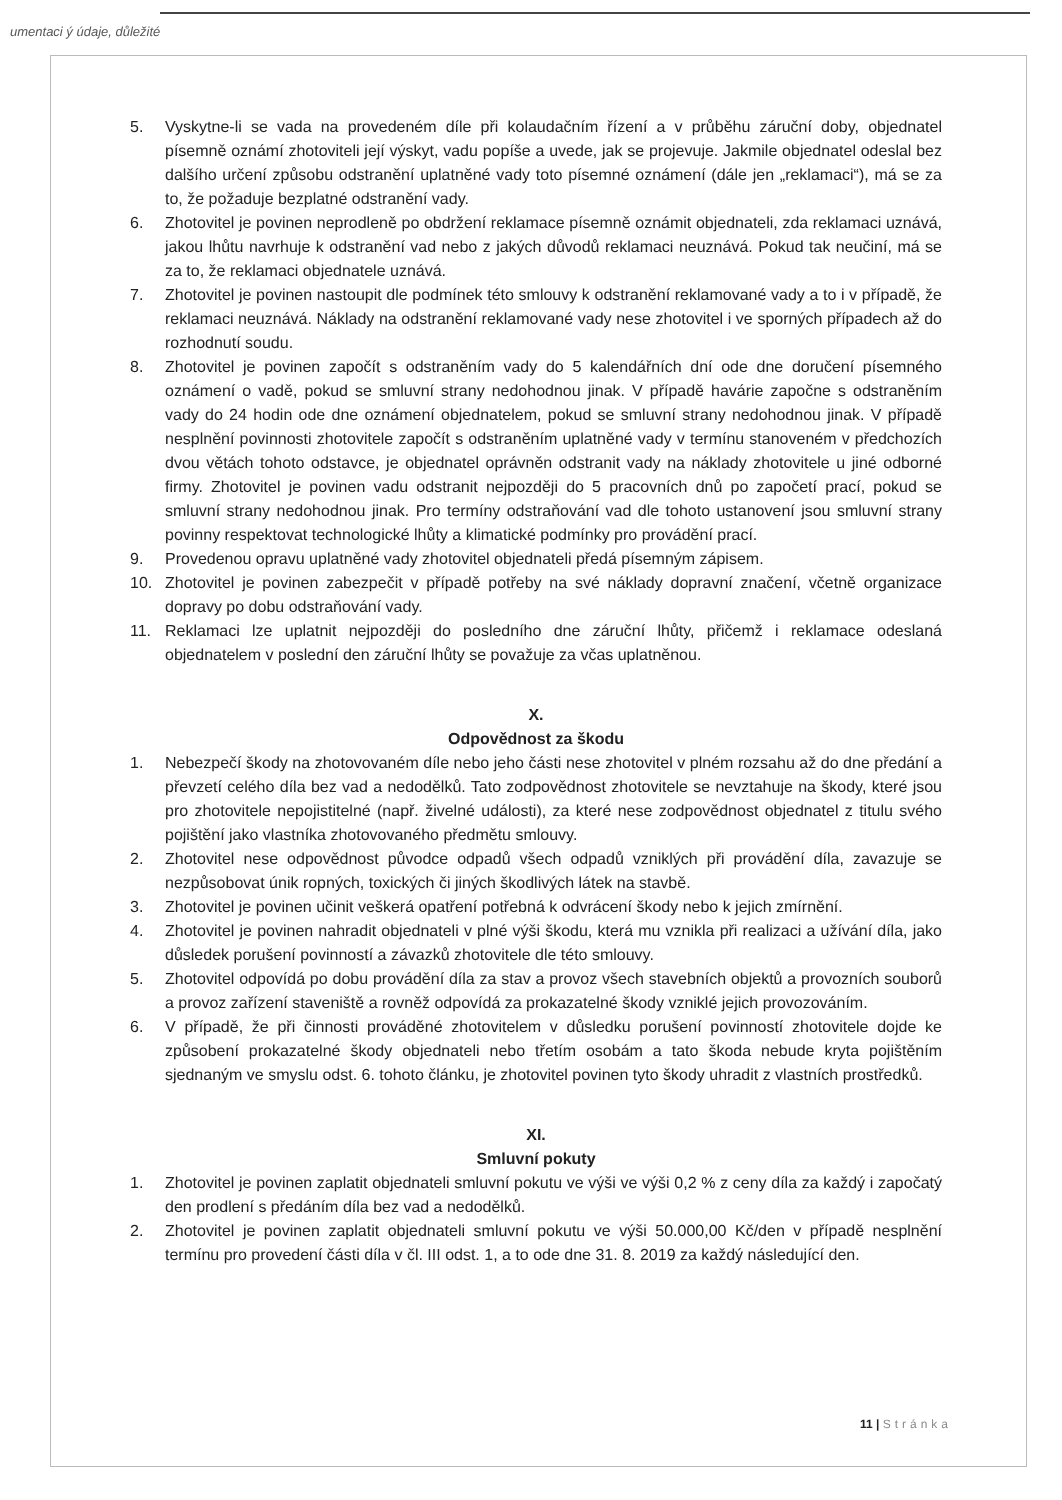umentaci ý údaje, důležité
5. Vyskytne-li se vada na provedeném díle při kolaudačním řízení a v průběhu záruční doby, objednatel písemně oznámí zhotoviteli její výskyt, vadu popíše a uvede, jak se projevuje. Jakmile objednatel odeslal bez dalšího určení způsobu odstranění uplatněné vady toto písemné oznámení (dále jen „reklamaci“), má se za to, že požaduje bezplatné odstranění vady.
6. Zhotovitel je povinen neprodleně po obdržení reklamace písemně oznámit objednateli, zda reklamaci uznává, jakou lhůtu navrhuje k odstranění vad nebo z jakých důvodů reklamaci neuznává. Pokud tak neučiní, má se za to, že reklamaci objednatele uznává.
7. Zhotovitel je povinen nastoupit dle podmínek této smlouvy k odstranění reklamované vady a to i v případě, že reklamaci neuznává. Náklady na odstranění reklamované vady nese zhotovitel i ve sporných případech až do rozhodnutí soudu.
8. Zhotovitel je povinen započít s odstraněním vady do 5 kalendářních dní ode dne doručení písemného oznámení o vadě, pokud se smluvní strany nedohodnou jinak. V případě havárie započne s odstraněním vady do 24 hodin ode dne oznámení objednatelem, pokud se smluvní strany nedohodnou jinak. V případě nesplnění povinnosti zhotovitele započít s odstraněním uplatněné vady v termínu stanoveném v předchozích dvou větách tohoto odstavce, je objednatel oprávněn odstranit vady na náklady zhotovitele u jiné odborné firmy. Zhotovitel je povinen vadu odstranit nejpozději do 5 pracovních dnů po započetí prací, pokud se smluvní strany nedohodnou jinak. Pro termíny odstraňování vad dle tohoto ustanovení jsou smluvní strany povinny respektovat technologické lhůty a klimatické podmínky pro provádění prací.
9. Provedenou opravu uplatněné vady zhotovitel objednateli předá písemným zápisem.
10. Zhotovitel je povinen zabezpečit v případě potřeby na své náklady dopravní značení, včetně organizace dopravy po dobu odstraňování vady.
11. Reklamaci lze uplatnit nejpozději do posledního dne záruční lhůty, přičemž i reklamace odeslaná objednatelem v poslední den záruční lhůty se považuje za včas uplatněnou.
X.
Odpovědnost za škodu
1. Nebezpečí škody na zhotovovaném díle nebo jeho části nese zhotovitel v plném rozsahu až do dne předání a převzetí celého díla bez vad a nedodělků. Tato zodpovědnost zhotovitele se nevztahuje na škody, které jsou pro zhotovitele nepojistitelné (např. živelné události), za které nese zodpovědnost objednatel z titulu svého pojištění jako vlastníka zhotovovaného předmětu smlouvy.
2. Zhotovitel nese odpovědnost původce odpadů všech odpadů vzniklých při provádění díla, zavazuje se nezpůsobovat únik ropných, toxických či jiných škodlivých látek na stavbě.
3. Zhotovitel je povinen učinit veškerá opatření potřebná k odvrácení škody nebo k jejich zmírnění.
4. Zhotovitel je povinen nahradit objednateli v plné výši škodu, která mu vznikla při realizaci a užívání díla, jako důsledek porušení povinností a závazků zhotovitele dle této smlouvy.
5. Zhotovitel odpovídá po dobu provádění díla za stav a provoz všech stavebních objektů a provozních souborů a provoz zařízení staveniště a rovněž odpovídá za prokazatelné škody vzniklé jejich provozováním.
6. V případě, že při činnosti prováděné zhotovitelem v důsledku porušení povinností zhotovitele dojde ke způsobení prokazatelné škody objednateli nebo třetím osobám a tato škoda nebude kryta pojištěním sjednaným ve smyslu odst. 6. tohoto článku, je zhotovitel povinen tyto škody uhradit z vlastních prostředků.
XI.
Smluvní pokuty
1. Zhotovitel je povinen zaplatit objednateli smluvní pokutu ve výši ve výši 0,2 % z ceny díla za každý i započatý den prodlení s předáním díla bez vad a nedodělků.
2. Zhotovitel je povinen zaplatit objednateli smluvní pokutu ve výši 50.000,00 Kč/den v případě nesplnění termínu pro provedení části díla v čl. III odst. 1, a to ode dne 31. 8. 2019 za každý následující den.
11 | Stránka